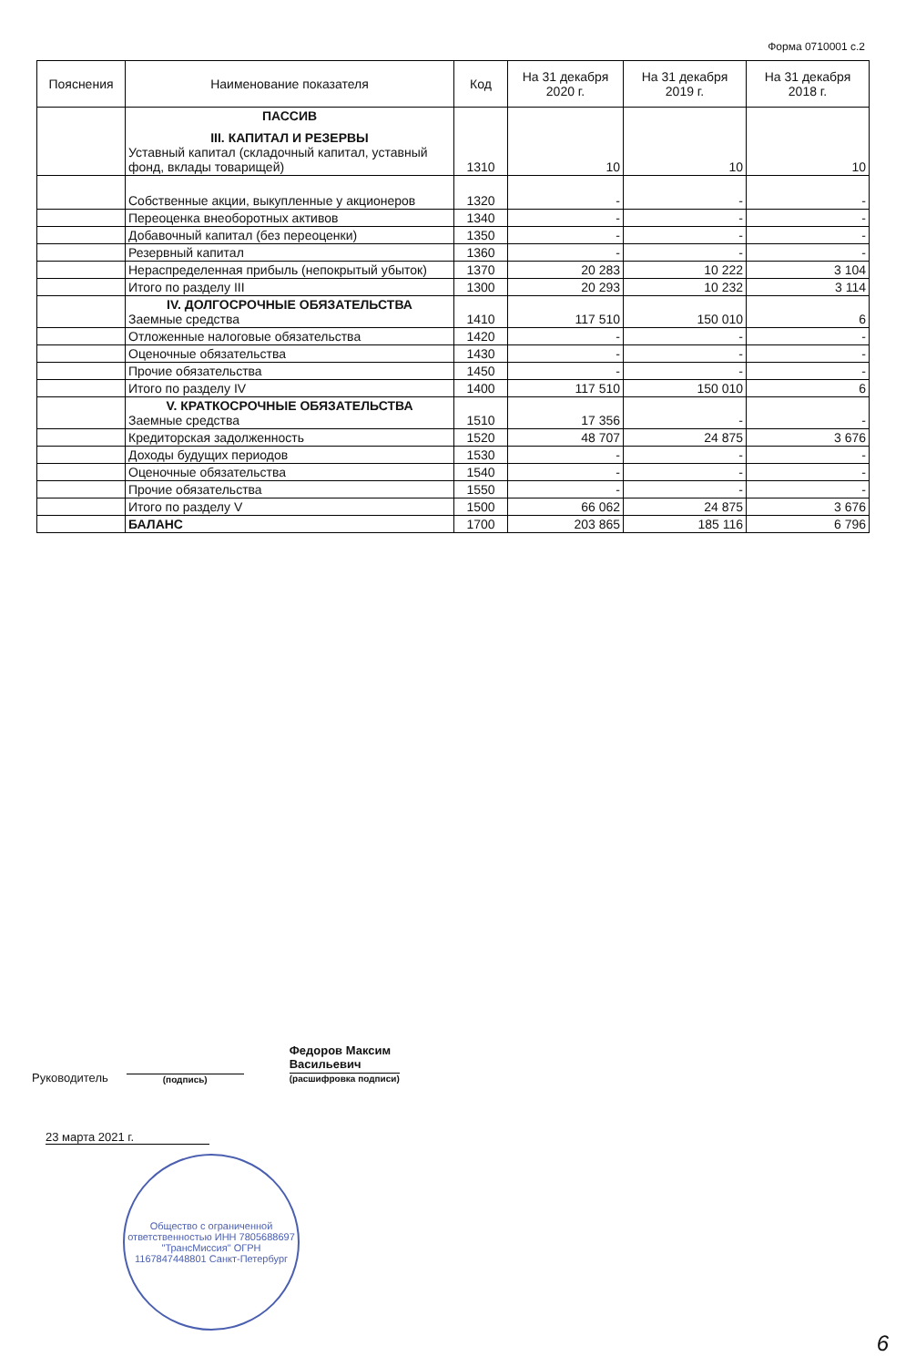Форма 0710001 с.2
| Пояснения | Наименование показателя | Код | На 31 декабря 2020 г. | На 31 декабря 2019 г. | На 31 декабря 2018 г. |
| --- | --- | --- | --- | --- | --- |
| | ПАССИВ III. КАПИТАЛ И РЕЗЕРВЫ Уставный капитал (складочный капитал, уставный фонд, вклады товарищей) | 1310 | 10 | 10 | 10 |
| | Собственные акции, выкупленные у акционеров | 1320 | - | - | - |
| | Переоценка внеоборотных активов | 1340 | - | - | - |
| | Добавочный капитал (без переоценки) | 1350 | - | - | - |
| | Резервный капитал | 1360 | - | - | - |
| | Нераспределенная прибыль (непокрытый убыток) | 1370 | 20 283 | 10 222 | 3 104 |
| | Итого по разделу III | 1300 | 20 293 | 10 232 | 3 114 |
| | IV. ДОЛГОСРОЧНЫЕ ОБЯЗАТЕЛЬСТВА Заемные средства | 1410 | 117 510 | 150 010 | 6 |
| | Отложенные налоговые обязательства | 1420 | - | - | - |
| | Оценочные обязательства | 1430 | - | - | - |
| | Прочие обязательства | 1450 | - | - | - |
| | Итого по разделу IV | 1400 | 117 510 | 150 010 | 6 |
| | V. КРАТКОСРОЧНЫЕ ОБЯЗАТЕЛЬСТВА Заемные средства | 1510 | 17 356 | - | - |
| | Кредиторская задолженность | 1520 | 48 707 | 24 875 | 3 676 |
| | Доходы будущих периодов | 1530 | - | - | - |
| | Оценочные обязательства | 1540 | - | - | - |
| | Прочие обязательства | 1550 | - | - | - |
| | Итого по разделу V | 1500 | 66 062 | 24 875 | 3 676 |
| | БАЛАНС | 1700 | 203 865 | 185 116 | 6 796 |
Руководитель (подпись) Федоров Максим
Васильевич
(расшифровка подписи)
23 марта 2021 г.
Общество с ограниченной ответственностью ИНН 7805688697 "ТрансМиссия" ОГРН 1167847448801 Санкт-Петербург
6